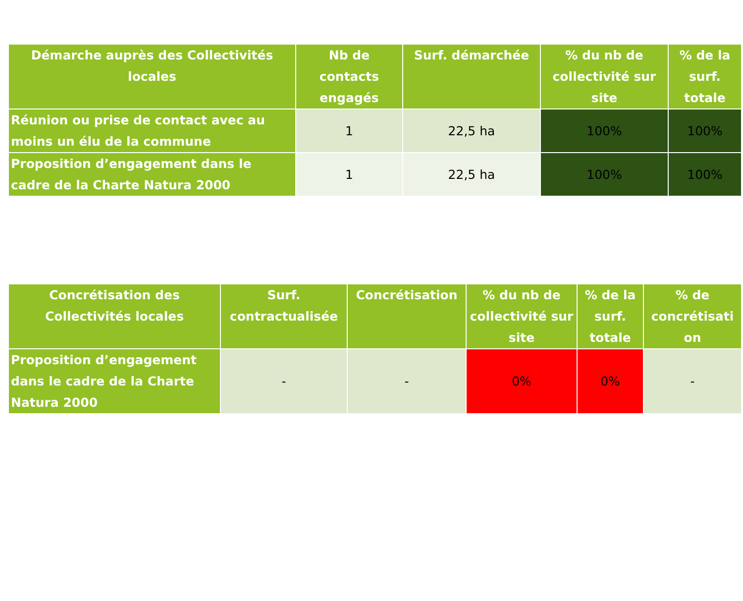| Démarche auprès des Collectivités locales | Nb de contacts engagés | Surf. démarchée | % du nb de collectivité sur site | % de la surf. totale |
| --- | --- | --- | --- | --- |
| Réunion ou prise de contact avec au moins un élu de la commune | 1 | 22,5 ha | 100% | 100% |
| Proposition d’engagement dans le cadre de la Charte Natura 2000 | 1 | 22,5 ha | 100% | 100% |
| Concrétisation des Collectivités locales | Surf. contractualisée | Concrétisation | % du nb de collectivité sur site | % de la surf. totale | % de concrétisati on |
| --- | --- | --- | --- | --- | --- |
| Proposition d’engagement dans le cadre de la Charte Natura 2000 | - | - | 0% | 0% | - |